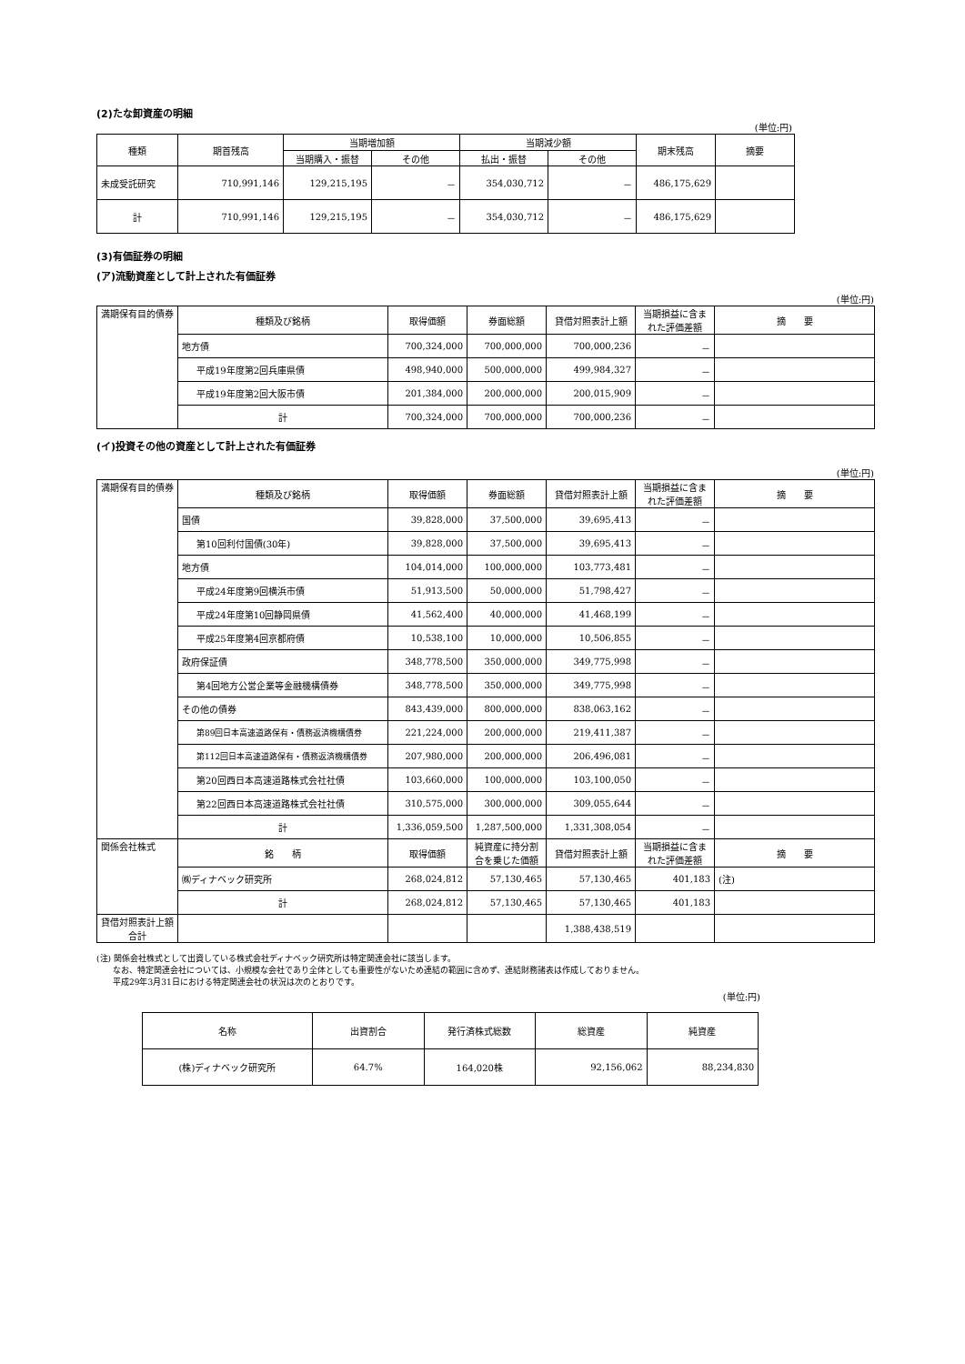(2)たな卸資産の明細
(単位:円)
| 種類 | 期首残高 | 当期増加額 | | 当期減少額 | | 期末残高 | 摘要 |
| --- | --- | --- | --- | --- | --- | --- | --- |
| | | 当期購入・振替 | その他 | 払出・振替 | その他 | | |
| 未成受託研究 | 710,991,146 | 129,215,195 | － | 354,030,712 | － | 486,175,629 | |
| 計 | 710,991,146 | 129,215,195 | － | 354,030,712 | － | 486,175,629 | |
(3)有価証券の明細
(ア)流動資産として計上された有価証券
(単位:円)
| 満期保有目的債券 | 種類及び銘柄 | 取得価額 | 券面総額 | 貸借対照表計上額 | 当期損益に含まれた評価差額 | 摘 要 |
| | 地方債 | 700,324,000 | 700,000,000 | 700,000,236 | － | |
| | 平成19年度第2回兵庫県債 | 498,940,000 | 500,000,000 | 499,984,327 | － | |
| | 平成19年度第2回大阪市債 | 201,384,000 | 200,000,000 | 200,015,909 | － | |
| | 計 | 700,324,000 | 700,000,000 | 700,000,236 | － | |
(イ)投資その他の資産として計上された有価証券
(単位:円)
| 満期保有目的債券 | 種類及び銘柄 | 取得価額 | 券面総額 | 貸借対照表計上額 | 当期損益に含まれた評価差額 | 摘 要 |
| | 国債 | 39,828,000 | 37,500,000 | 39,695,413 | － | |
| | 第10回利付国債(30年) | 39,828,000 | 37,500,000 | 39,695,413 | － | |
| | 地方債 | 104,014,000 | 100,000,000 | 103,773,481 | － | |
| | 平成24年度第9回横浜市債 | 51,913,500 | 50,000,000 | 51,798,427 | － | |
| | 平成24年度第10回静岡県債 | 41,562,400 | 40,000,000 | 41,468,199 | － | |
| | 平成25年度第4回京都府債 | 10,538,100 | 10,000,000 | 10,506,855 | － | |
| | 政府保証債 | 348,778,500 | 350,000,000 | 349,775,998 | － | |
| | 第4回地方公営企業等金融機構債券 | 348,778,500 | 350,000,000 | 349,775,998 | － | |
| | その他の債券 | 843,439,000 | 800,000,000 | 838,063,162 | － | |
| | 第89回日本高速道路保有・債務返済機構債券 | 221,224,000 | 200,000,000 | 219,411,387 | － | |
| | 第112回日本高速道路保有・債務返済機構債券 | 207,980,000 | 200,000,000 | 206,496,081 | － | |
| | 第20回西日本高速道路株式会社社債 | 103,660,000 | 100,000,000 | 103,100,050 | － | |
| | 第22回西日本高速道路株式会社社債 | 310,575,000 | 300,000,000 | 309,055,644 | － | |
| | 計 | 1,336,059,500 | 1,287,500,000 | 1,331,308,054 | － | |
| 関係会社株式 | 銘 柄 | 取得価額 | 純資産に持分割合を乗じた価額 | 貸借対照表計上額 | 当期損益に含まれた評価差額 | 摘 要 |
| | ㈱ディナベック研究所 | 268,024,812 | 57,130,465 | 57,130,465 | 401,183 | (注) |
| | 計 | 268,024,812 | 57,130,465 | 57,130,465 | 401,183 | |
| 貸借対照表計上額合計 | | | | 1,388,438,519 | | |
(注) 関係会社株式として出資している株式会社ディナベック研究所は特定関連会社に該当します。
　　なお、特定関連会社については、小規模な会社であり全体としても重要性がないため連結の範囲に含めず、連結財務諸表は作成しておりません。
　　平成29年3月31日における特定関連会社の状況は次のとおりです。
(単位:円)
| 名称 | 出資割合 | 発行済株式総数 | 総資産 | 純資産 |
| --- | --- | --- | --- | --- |
| (株)ディナベック研究所 | 64.7% | 164,020株 | 92,156,062 | 88,234,830 |